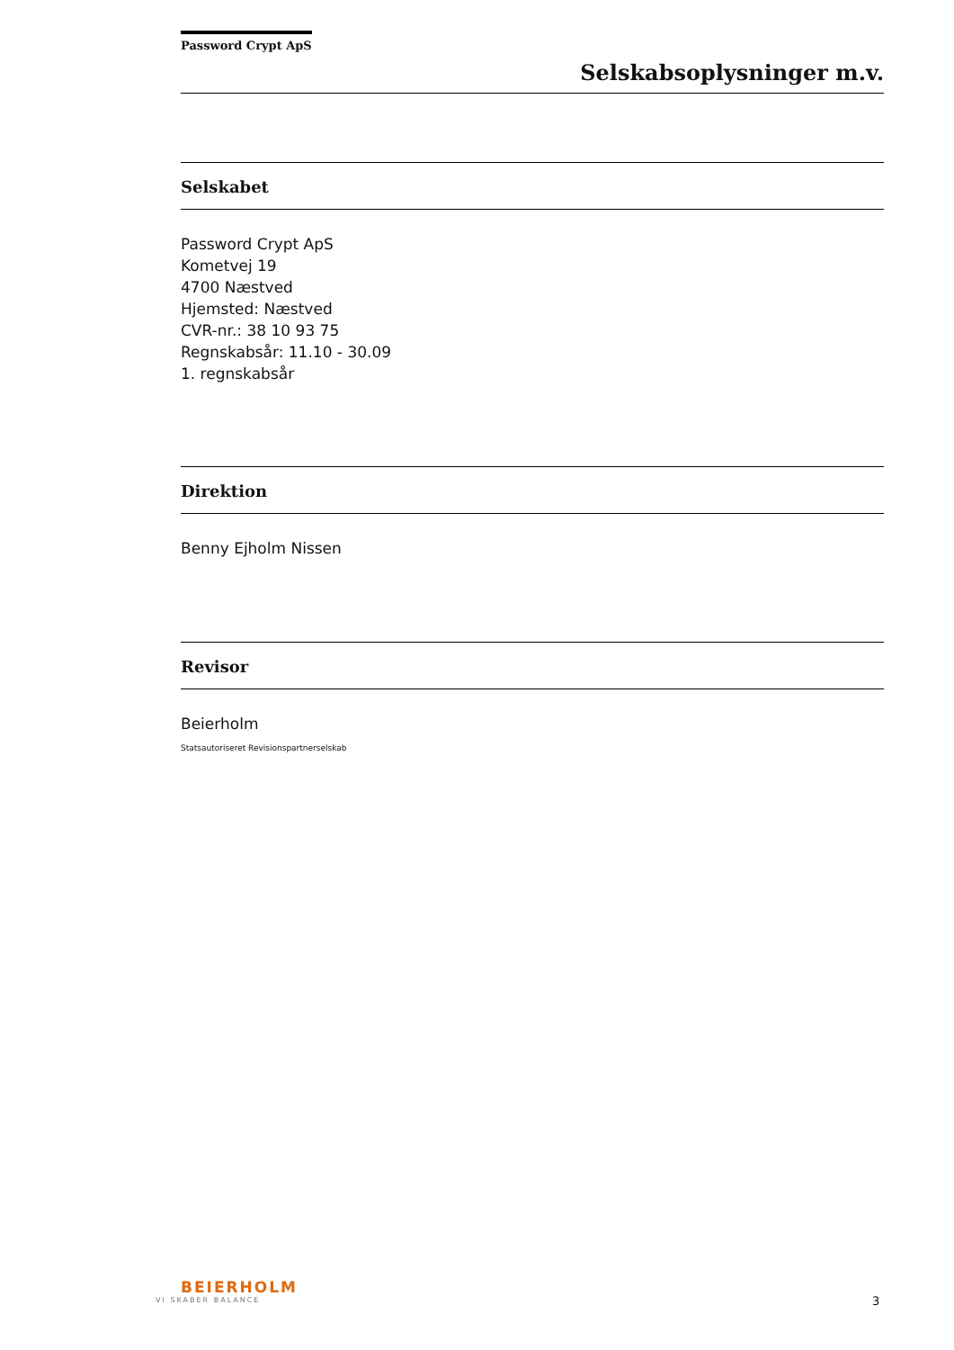Password Crypt ApS
Selskabsoplysninger m.v.
Selskabet
Password Crypt ApS
Kometvej 19
4700 Næstved
Hjemsted: Næstved
CVR-nr.: 38 10 93 75
Regnskabsår: 11.10 - 30.09
1. regnskabsår
Direktion
Benny Ejholm Nissen
Revisor
Beierholm
Statsautoriseret Revisionspartnerselskab
BEIERHOLM
VI SKABER BALANCE
3